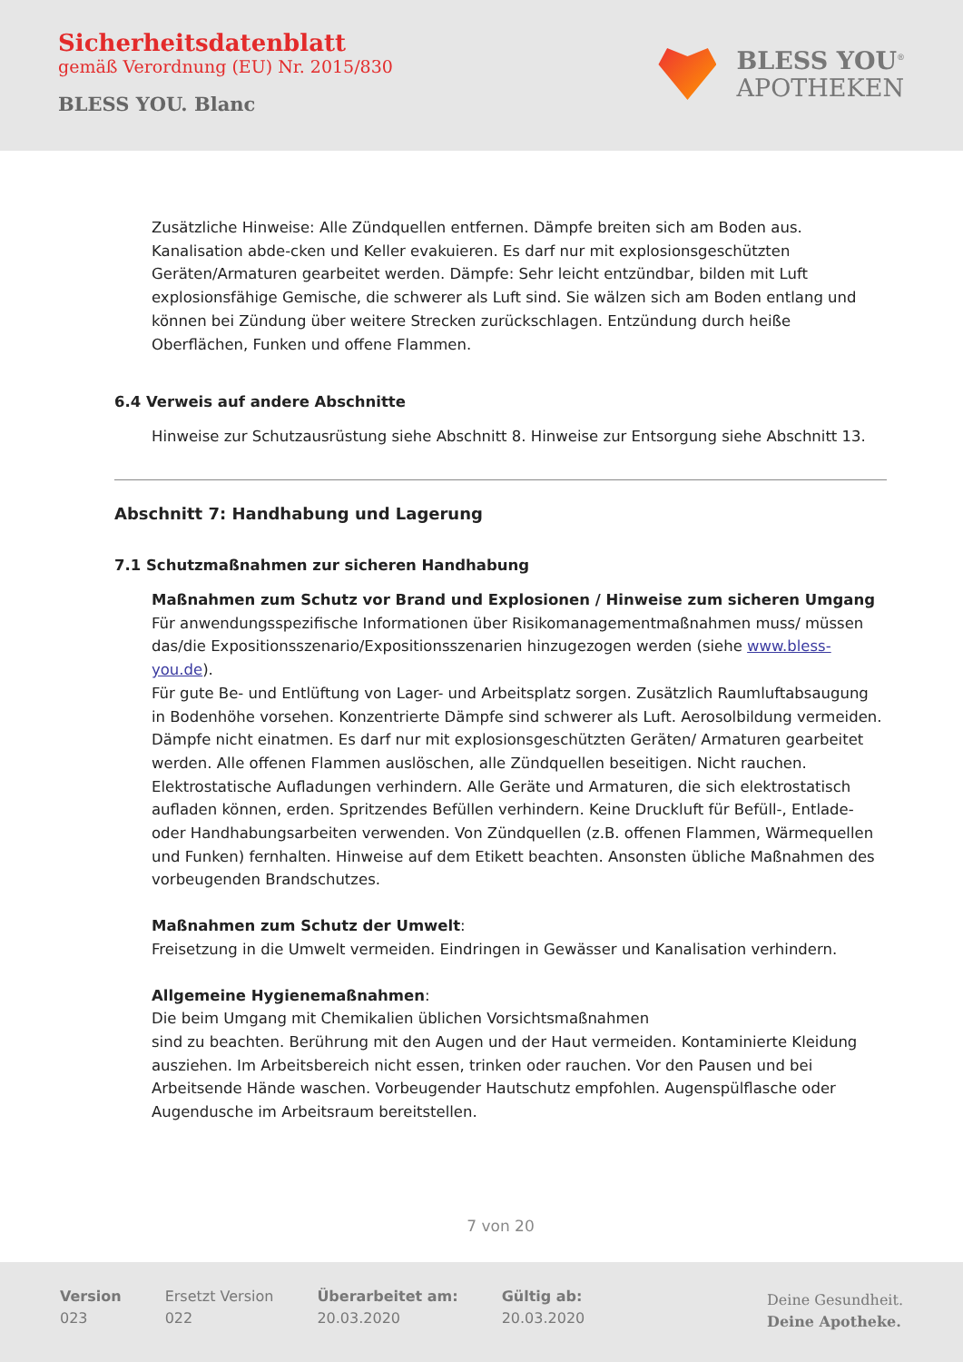Sicherheitsdatenblatt
gemäß Verordnung (EU) Nr. 2015/830
BLESS YOU. Blanc
BLESS YOU<sup>®</sup>
APOTHEKEN
Zusätzliche Hinweise: Alle Zündquellen entfernen. Dämpfe breiten sich am Boden aus. Kanalisation abde-cken und Keller evakuieren. Es darf nur mit explosionsgeschützten Geräten/Armaturen gearbeitet werden. Dämpfe: Sehr leicht entzündbar, bilden mit Luft explosionsfähige Gemische, die schwerer als Luft sind. Sie wälzen sich am Boden entlang und können bei Zündung über weitere Strecken zurückschlagen. Entzündung durch heiße Oberflächen, Funken und offene Flammen.
6.4 Verweis auf andere Abschnitte
Hinweise zur Schutzausrüstung siehe Abschnitt 8. Hinweise zur Entsorgung siehe Abschnitt 13.
Abschnitt 7: Handhabung und Lagerung
7.1 Schutzmaßnahmen zur sicheren Handhabung
Maßnahmen zum Schutz vor Brand und Explosionen / Hinweise zum sicheren Umgang
Für anwendungsspezifische Informationen über Risikomanagementmaßnahmen muss/ müssen das/die Expositionsszenario/Expositionsszenarien hinzugezogen werden (siehe www.bless-you.de).
Für gute Be- und Entlüftung von Lager- und Arbeitsplatz sorgen. Zusätzlich Raumluftabsaugung in Bodenhöhe vorsehen. Konzentrierte Dämpfe sind schwerer als Luft. Aerosolbildung vermeiden. Dämpfe nicht einatmen. Es darf nur mit explosionsgeschützten Geräten/ Armaturen gearbeitet werden. Alle offenen Flammen auslöschen, alle Zündquellen beseitigen. Nicht rauchen. Elektrostatische Aufladungen verhindern. Alle Geräte und Armaturen, die sich elektrostatisch aufladen können, erden. Spritzendes Befüllen verhindern. Keine Druckluft für Befüll-, Entlade- oder Handhabungsarbeiten verwenden. Von Zündquellen (z.B. offenen Flammen, Wärmequellen und Funken) fernhalten. Hinweise auf dem Etikett beachten. Ansonsten übliche Maßnahmen des vorbeugenden Brandschutzes.
Maßnahmen zum Schutz der Umwelt:
Freisetzung in die Umwelt vermeiden. Eindringen in Gewässer und Kanalisation verhindern.
Allgemeine Hygienemaßnahmen:
Die beim Umgang mit Chemikalien üblichen Vorsichtsmaßnahmen
sind zu beachten. Berührung mit den Augen und der Haut vermeiden. Kontaminierte Kleidung ausziehen. Im Arbeitsbereich nicht essen, trinken oder rauchen. Vor den Pausen und bei Arbeitsende Hände waschen. Vorbeugender Hautschutz empfohlen. Augenspülflasche oder Augendusche im Arbeitsraum bereitstellen.
7 von 20
Version
023
Ersetzt Version
022
Überarbeitet am:
20.03.2020
Gültig ab:
20.03.2020
Deine Gesundheit.
Deine Apotheke.